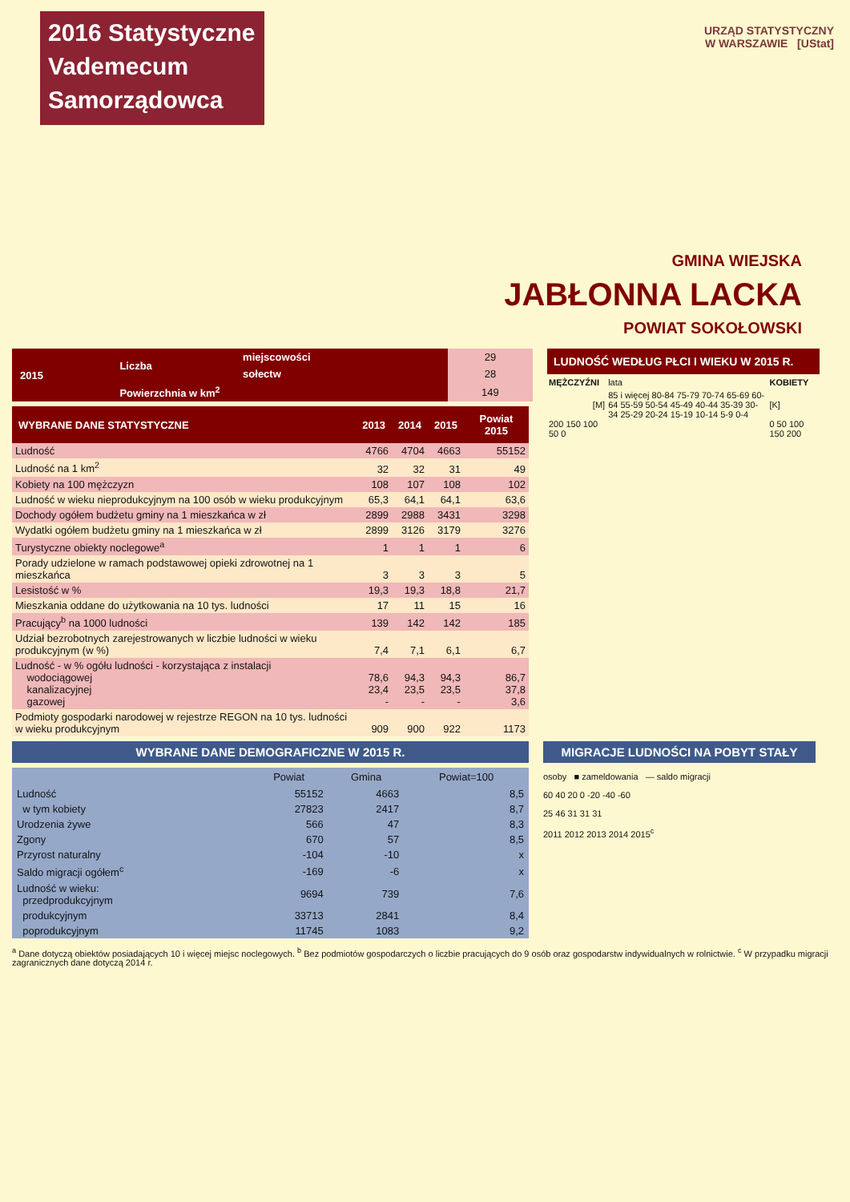2016 Statystyczne
Vademecum
Samorządowca
URZĄD STATYSTYCZNY
W WARSZAWIE [UStat]
GMINA WIEJSKA
JABŁONNA LACKA
POWIAT SOKOŁOWSKI
| 2015 | Liczba | miejscowości | 29 |
| | | sołectw | 28 |
| | Powierzchnia w km<sup>2</sup> | | 149 |
| WYBRANE DANE STATYSTYCZNE | 2013 | 2014 | 2015 | Powiat 2015 |
| --- | --- | --- | --- | --- |
| Ludność | 4766 | 4704 | 4663 | 55152 |
| Ludność na 1 km<sup>2</sup> | 32 | 32 | 31 | 49 |
| Kobiety na 100 mężczyzn | 108 | 107 | 108 | 102 |
| Ludność w wieku nieprodukcyjnym na 100 osób w wieku produkcyjnym | 65,3 | 64,1 | 64,1 | 63,6 |
| Dochody ogółem budżetu gminy na 1 mieszkańca w zł | 2899 | 2988 | 3431 | 3298 |
| Wydatki ogółem budżetu gminy na 1 mieszkańca w zł | 2899 | 3126 | 3179 | 3276 |
| Turystyczne obiekty noclegowe<sup>a</sup> | 1 | 1 | 1 | 6 |
| Porady udzielone w ramach podstawowej opieki zdrowotnej na 1 mieszkańca | 3 | 3 | 3 | 5 |
| Lesistość w % | 19,3 | 19,3 | 18,8 | 21,7 |
| Mieszkania oddane do użytkowania na 10 tys. ludności | 17 | 11 | 15 | 16 |
| Pracujący<sup>b</sup> na 1000 ludności | 139 | 142 | 142 | 185 |
| Udział bezrobotnych zarejestrowanych w liczbie ludności w wieku produkcyjnym (w %) | 7,4 | 7,1 | 6,1 | 6,7 |
| Ludność - w % ogółu ludności - korzystająca z instalacji wodociągowej kanalizacyjnej gazowej | 78,6 23,4 - | 94,3 23,5 - | 94,3 23,5 - | 86,7 37,8 3,6 |
| Podmioty gospodarki narodowej w rejestrze REGON na 10 tys. ludności w wieku produkcyjnym | 909 | 900 | 922 | 1173 |
LUDNOŚĆ WEDŁUG PŁCI I WIEKU W 2015 R.
| MĘŻCZYŹNI | lata | KOBIETY |
| [M] | 85 i więcej 80-84 75-79 70-74 65-69 60-64 55-59 50-54 45-49 40-44 35-39 30-34 25-29 20-24 15-19 10-14 5-9 0-4 | [K] |
| 200 150 100 50 0 | | 0 50 100 150 200 |
WYBRANE DANE DEMOGRAFICZNE W 2015 R.
| | Powiat | Gmina | Powiat=100 |
| --- | --- | --- | --- |
| Ludność | 55152 | 4663 | 8,5 |
| w tym kobiety | 27823 | 2417 | 8,7 |
| Urodzenia żywe | 566 | 47 | 8,3 |
| Zgony | 670 | 57 | 8,5 |
| Przyrost naturalny | -104 | -10 | x |
| Saldo migracji ogółem<sup>c</sup> | -169 | -6 | x |
| Ludność w wieku: przedprodukcyjnym | 9694 | 739 | 7,6 |
| produkcyjnym | 33713 | 2841 | 8,4 |
| poprodukcyjnym | 11745 | 1083 | 9,2 |
MIGRACJE LUDNOŚCI NA POBYT STAŁY
osoby ■ zameldowania — saldo migracji
60 40 20 0 -20 -40 -60
25 46 31 31 31
2011 2012 2013 2014 2015<sup>c</sup>
<sup>a</sup> Dane dotyczą obiektów posiadających 10 i więcej miejsc noclegowych. <sup>b</sup> Bez podmiotów gospodarczych o liczbie pracujących do 9 osób oraz gospodarstw indywidualnych w rolnictwie. <sup>c</sup> W przypadku migracji zagranicznych dane dotyczą 2014 r.